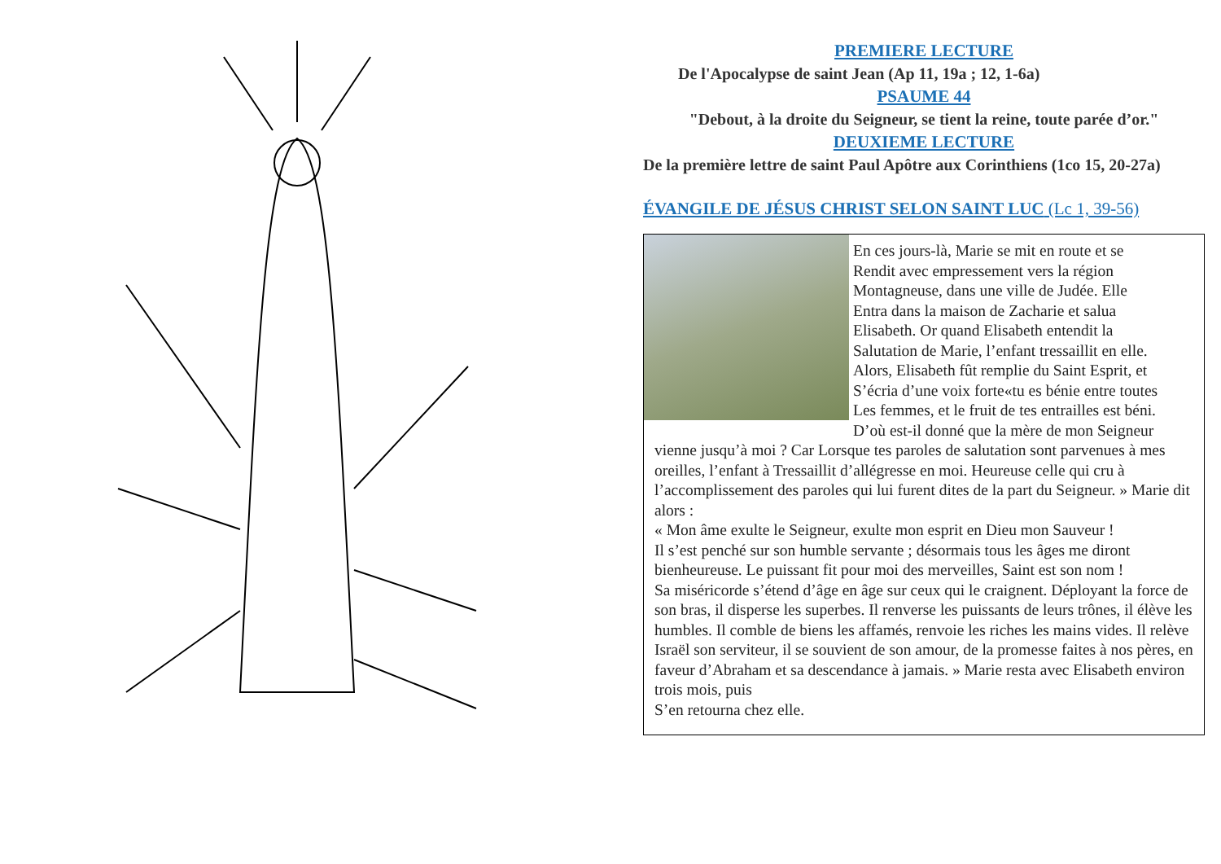PREMIERE LECTURE
De l'Apocalypse de saint Jean (Ap 11, 19a ; 12, 1-6a)
PSAUME 44
"Debout, à la droite du Seigneur, se tient la reine, toute parée d’or."
DEUXIEME LECTURE
De la première lettre de saint Paul Apôtre aux Corinthiens (1co 15, 20-27a)
ÉVANGILE DE JÉSUS CHRIST SELON SAINT LUC (Lc 1, 39-56)
En ces jours-là, Marie se mit en route et se
Rendit avec empressement vers la région
Montagneuse, dans une ville de Judée. Elle
Entra dans la maison de Zacharie et salua
Elisabeth. Or quand Elisabeth entendit la
Salutation de Marie, l’enfant tressaillit en elle.
Alors, Elisabeth fût remplie du Saint Esprit, et
S’écria d’une voix forte«tu es bénie entre toutes
Les femmes, et le fruit de tes entrailles est béni.
D’où est-il donné que la mère de mon Seigneur vienne jusqu’à moi ? Car Lorsque tes paroles de salutation sont parvenues à mes oreilles, l’enfant à Tressaillit d’allégresse en moi. Heureuse celle qui cru à l’accomplissement des paroles qui lui furent dites de la part du Seigneur. » Marie dit alors :
« Mon âme exulte le Seigneur, exulte mon esprit en Dieu mon Sauveur !
Il s’est penché sur son humble servante ; désormais tous les âges me diront bienheureuse. Le puissant fit pour moi des merveilles, Saint est son nom !
Sa miséricorde s’étend d’âge en âge sur ceux qui le craignent. Déployant la force de son bras, il disperse les superbes. Il renverse les puissants de leurs trônes, il élève les humbles. Il comble de biens les affamés, renvoie les riches les mains vides. Il relève Israël son serviteur, il se souvient de son amour, de la promesse faites à nos pères, en faveur d’Abraham et sa descendance à jamais. » Marie resta avec Elisabeth environ trois mois, puis
S’en retourna chez elle.